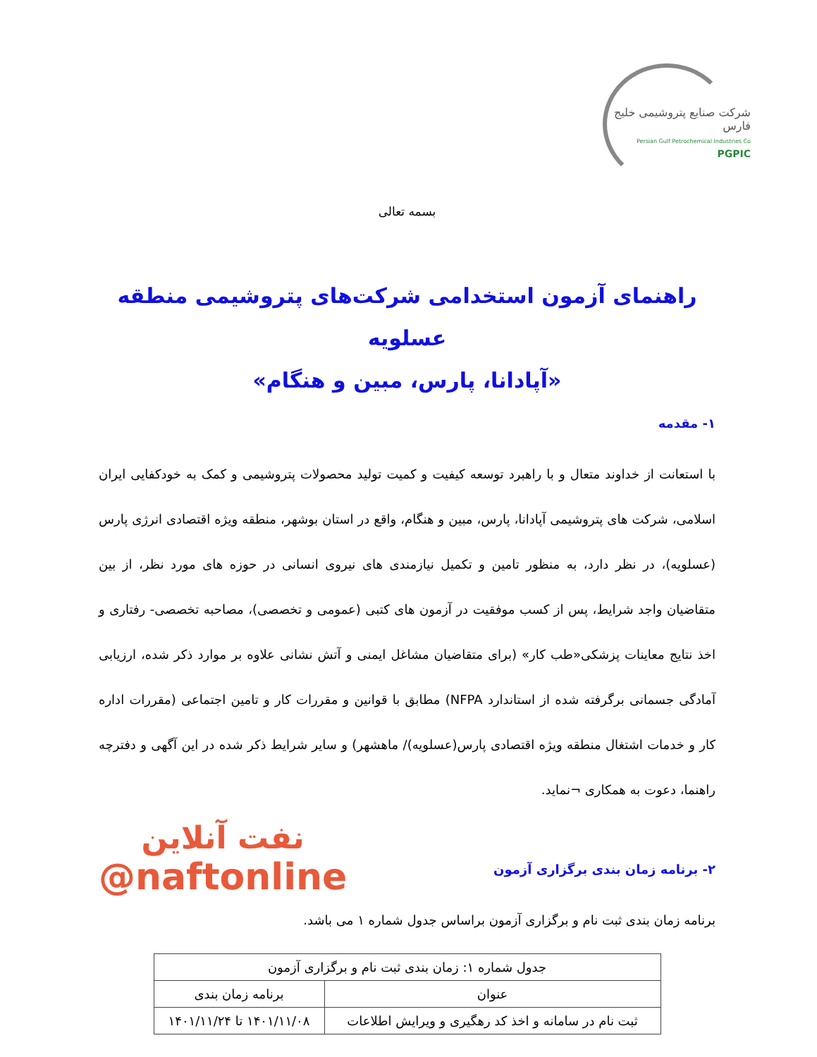شرکت صنایع پتروشیمی خلیج فارس
Persian Gulf Petrochemical Industries Co
PGPIC
بسمه تعالی
راهنمای آزمون استخدامی شرکت‌های پتروشیمی منطقه عسلویه
«آپادانا، پارس، مبین و هنگام»
۱- مقدمه
با استعانت از خداوند متعال و با راهبرد توسعه کیفیت و کمیت تولید محصولات پتروشیمی و کمک به خودکفایی ایران اسلامی، شرکت های پتروشیمی آپادانا، پارس، مبین و هنگام، واقع در استان بوشهر، منطقه ویژه اقتصادی انرژی پارس (عسلویه)، در نظر دارد، به منظور تامین و تکمیل نیازمندی های نیروی انسانی در حوزه های مورد نظر، از بین متقاضیان واجد شرایط، پس از کسب موفقیت در آزمون های کتبی (عمومی و تخصصی)، مصاحبه تخصصی- رفتاری و اخذ نتایج معاینات پزشکی«طب کار» (برای متقاضیان مشاغل ایمنی و آتش نشانی علاوه بر موارد ذکر شده، ارزیابی آمادگی جسمانی برگرفته شده از استاندارد NFPA) مطابق با قوانین و مقررات کار و تامین اجتماعی (مقررات اداره کار و خدمات اشتغال منطقه ویژه اقتصادی پارس(عسلویه)/ ماهشهر) و سایر شرایط ذکر شده در این آگهی و دفترچه راهنما، دعوت به همکاری ¬نماید.
۲- برنامه زمان بندی برگزاری آزمون
نفت آنلاین
@naftonline
برنامه زمان بندی ثبت نام و برگزاری آزمون براساس جدول شماره ۱ می باشد.
| جدول شماره ۱: زمان بندی ثبت نام و برگزاری آزمون | |
| --- | --- |
| عنوان | برنامه زمان بندی |
| ثبت نام در سامانه و اخذ کد رهگیری و ویرایش اطلاعات | ۱۴۰۱/۱۱/۰۸ تا ۱۴۰۱/۱۱/۲۴ |